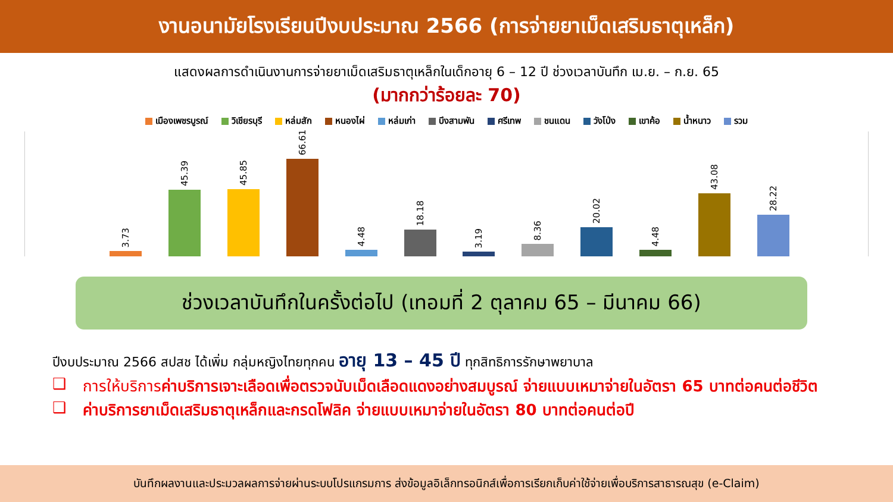งานอนามัยโรงเรียนปีงบประมาณ 2566 (การจ่ายยาเม็ดเสริมธาตุเหล็ก)
แสดงผลการดำเนินงานการจ่ายยาเม็ดเสริมธาตุเหล็กในเด็กอายุ 6 – 12 ปี ช่วงเวลาบันทึก เม.ย. – ก.ย. 65
(มากกว่าร้อยละ 70)
เมืองเพชรบูรณ์ วิเชียรบุรี หล่มสัก หนองไผ่ หล่มเก่า บึงสามพัน ศรีเทพ ชนแดน วังโป่ง เขาค้อ น้ำหนาว รวม
3.73
45.39
45.85
66.61
4.48
18.18
3.19
8.36
20.02
4.48
43.08
28.22
ช่วงเวลาบันทึกในครั้งต่อไป (เทอมที่ 2 ตุลาคม 65 – มีนาคม 66)
ปีงบประมาณ 2566 สปสช ได้เพิ่ม กลุ่มหญิงไทยทุกคน อายุ 13 – 45 ปี ทุกสิทธิการรักษาพยาบาล
❑ การให้บริการค่าบริการเจาะเลือดเพื่อตรวจนับเม็ดเลือดแดงอย่างสมบูรณ์ จ่ายแบบเหมาจ่ายในอัตรา 65 บาทต่อคนต่อชีวิต
❑ ค่าบริการยาเม็ดเสริมธาตุเหล็กและกรดโฟลิค จ่ายแบบเหมาจ่ายในอัตรา 80 บาทต่อคนต่อปี
บันทึกผลงานและประมวลผลการจ่ายผ่านระบบโปรแกรมการ ส่งข้อมูลอิเล็กทรอนิกส์เพื่อการเรียกเก็บค่าใช้จ่ายเพื่อบริการสาธารณสุข (e-Claim)